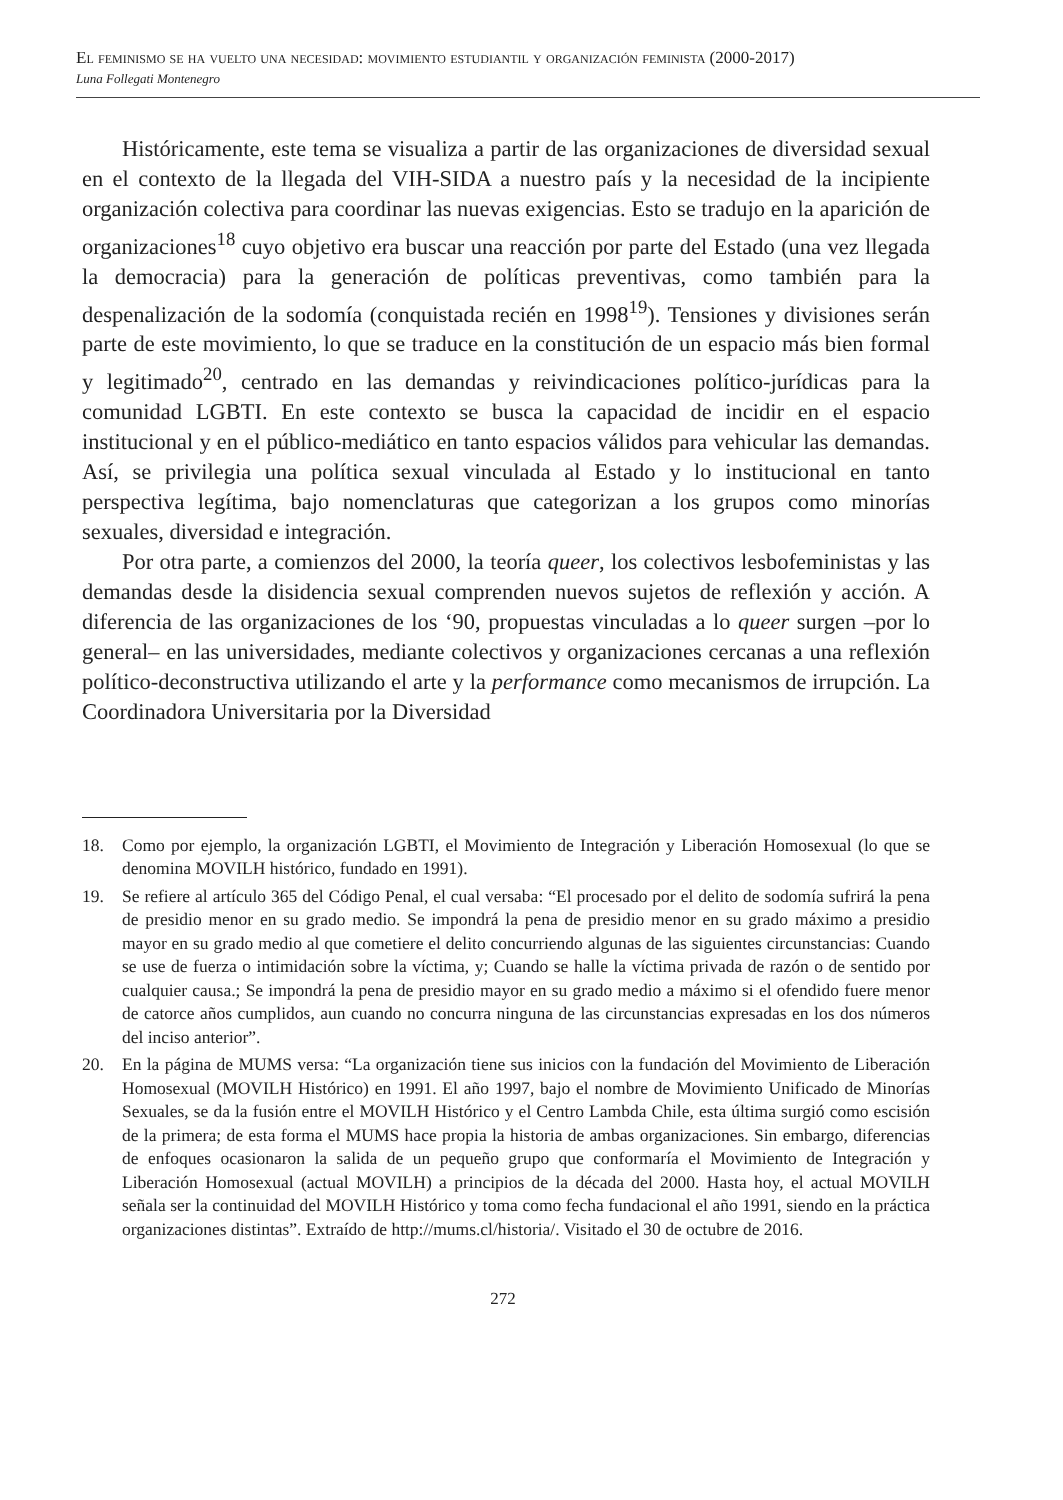El feminismo se ha vuelto una necesidad: movimiento estudiantil y organización feminista (2000-2017)
Luna Follegati Montenegro
Históricamente, este tema se visualiza a partir de las organizaciones de diversidad sexual en el contexto de la llegada del VIH-SIDA a nuestro país y la necesidad de la incipiente organización colectiva para coordinar las nuevas exigencias. Esto se tradujo en la aparición de organizaciones<sup>18</sup> cuyo objetivo era buscar una reacción por parte del Estado (una vez llegada la democracia) para la generación de políticas preventivas, como también para la despenalización de la sodomía (conquistada recién en 1998<sup>19</sup>). Tensiones y divisiones serán parte de este movimiento, lo que se traduce en la constitución de un espacio más bien formal y legitimado<sup>20</sup>, centrado en las demandas y reivindicaciones político-jurídicas para la comunidad LGBTI. En este contexto se busca la capacidad de incidir en el espacio institucional y en el público-mediático en tanto espacios válidos para vehicular las demandas. Así, se privilegia una política sexual vinculada al Estado y lo institucional en tanto perspectiva legítima, bajo nomenclaturas que categorizan a los grupos como minorías sexuales, diversidad e integración.
Por otra parte, a comienzos del 2000, la teoría queer, los colectivos lesbofeministas y las demandas desde la disidencia sexual comprenden nuevos sujetos de reflexión y acción. A diferencia de las organizaciones de los ‘90, propuestas vinculadas a lo queer surgen –por lo general– en las universidades, mediante colectivos y organizaciones cercanas a una reflexión político-deconstructiva utilizando el arte y la performance como mecanismos de irrupción. La Coordinadora Universitaria por la Diversidad
18. Como por ejemplo, la organización LGBTI, el Movimiento de Integración y Liberación Homosexual (lo que se denomina MOVILH histórico, fundado en 1991).
19. Se refiere al artículo 365 del Código Penal, el cual versaba: “El procesado por el delito de sodomía sufrirá la pena de presidio menor en su grado medio. Se impondrá la pena de presidio menor en su grado máximo a presidio mayor en su grado medio al que cometiere el delito concurriendo algunas de las siguientes circunstancias: Cuando se use de fuerza o intimidación sobre la víctima, y; Cuando se halle la víctima privada de razón o de sentido por cualquier causa.; Se impondrá la pena de presidio mayor en su grado medio a máximo si el ofendido fuere menor de catorce años cumplidos, aun cuando no concurra ninguna de las circunstancias expresadas en los dos números del inciso anterior”.
20. En la página de MUMS versa: “La organización tiene sus inicios con la fundación del Movimiento de Liberación Homosexual (MOVILH Histórico) en 1991. El año 1997, bajo el nombre de Movimiento Unificado de Minorías Sexuales, se da la fusión entre el MOVILH Histórico y el Centro Lambda Chile, esta última surgió como escisión de la primera; de esta forma el MUMS hace propia la historia de ambas organizaciones. Sin embargo, diferencias de enfoques ocasionaron la salida de un pequeño grupo que conformaría el Movimiento de Integración y Liberación Homosexual (actual MOVILH) a principios de la década del 2000. Hasta hoy, el actual MOVILH señala ser la continuidad del MOVILH Histórico y toma como fecha fundacional el año 1991, siendo en la práctica organizaciones distintas”. Extraído de http://mums.cl/historia/. Visitado el 30 de octubre de 2016.
272